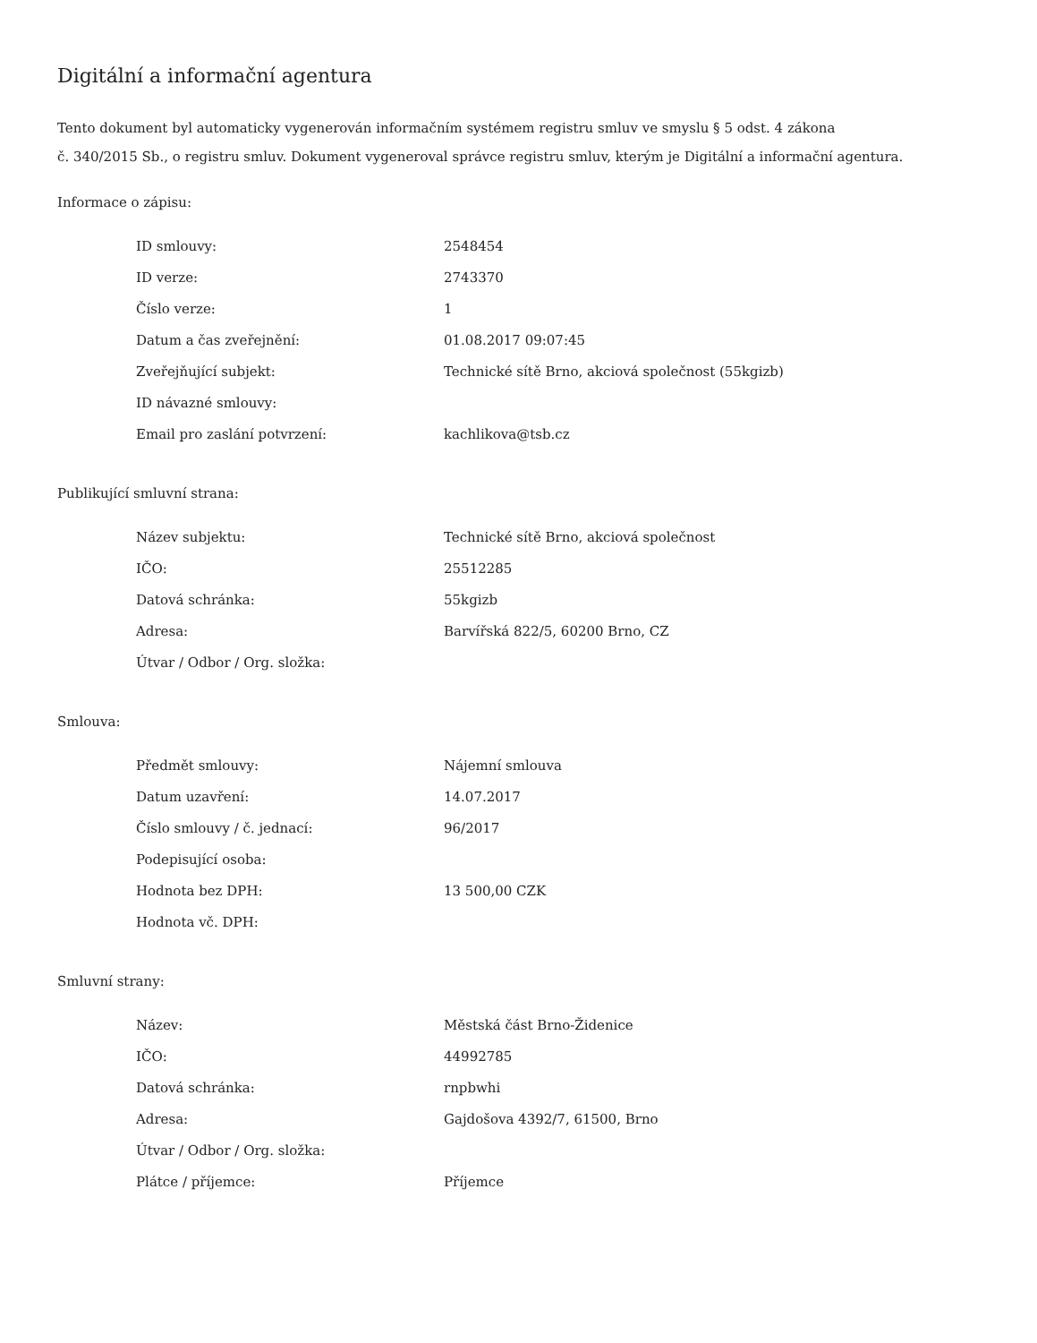Digitální a informační agentura
Tento dokument byl automaticky vygenerován informačním systémem registru smluv ve smyslu § 5 odst. 4 zákona
č. 340/2015 Sb., o registru smluv. Dokument vygeneroval správce registru smluv, kterým je Digitální a informační agentura.
Informace o zápisu:
| ID smlouvy: | 2548454 |
| ID verze: | 2743370 |
| Číslo verze: | 1 |
| Datum a čas zveřejnění: | 01.08.2017 09:07:45 |
| Zveřejňující subjekt: | Technické sítě Brno, akciová společnost (55kgizb) |
| ID návazné smlouvy: | |
| Email pro zaslání potvrzení: | kachlikova@tsb.cz |
Publikující smluvní strana:
| Název subjektu: | Technické sítě Brno, akciová společnost |
| IČO: | 25512285 |
| Datová schránka: | 55kgizb |
| Adresa: | Barvířská 822/5, 60200 Brno, CZ |
| Útvar / Odbor / Org. složka: | |
Smlouva:
| Předmět smlouvy: | Nájemní smlouva |
| Datum uzavření: | 14.07.2017 |
| Číslo smlouvy / č. jednací: | 96/2017 |
| Podepisující osoba: | |
| Hodnota bez DPH: | 13 500,00 CZK |
| Hodnota vč. DPH: | |
Smluvní strany:
| Název: | Městská část Brno-Židenice |
| IČO: | 44992785 |
| Datová schránka: | rnpbwhi |
| Adresa: | Gajdošova 4392/7, 61500, Brno |
| Útvar / Odbor / Org. složka: | |
| Plátce / příjemce: | Příjemce |